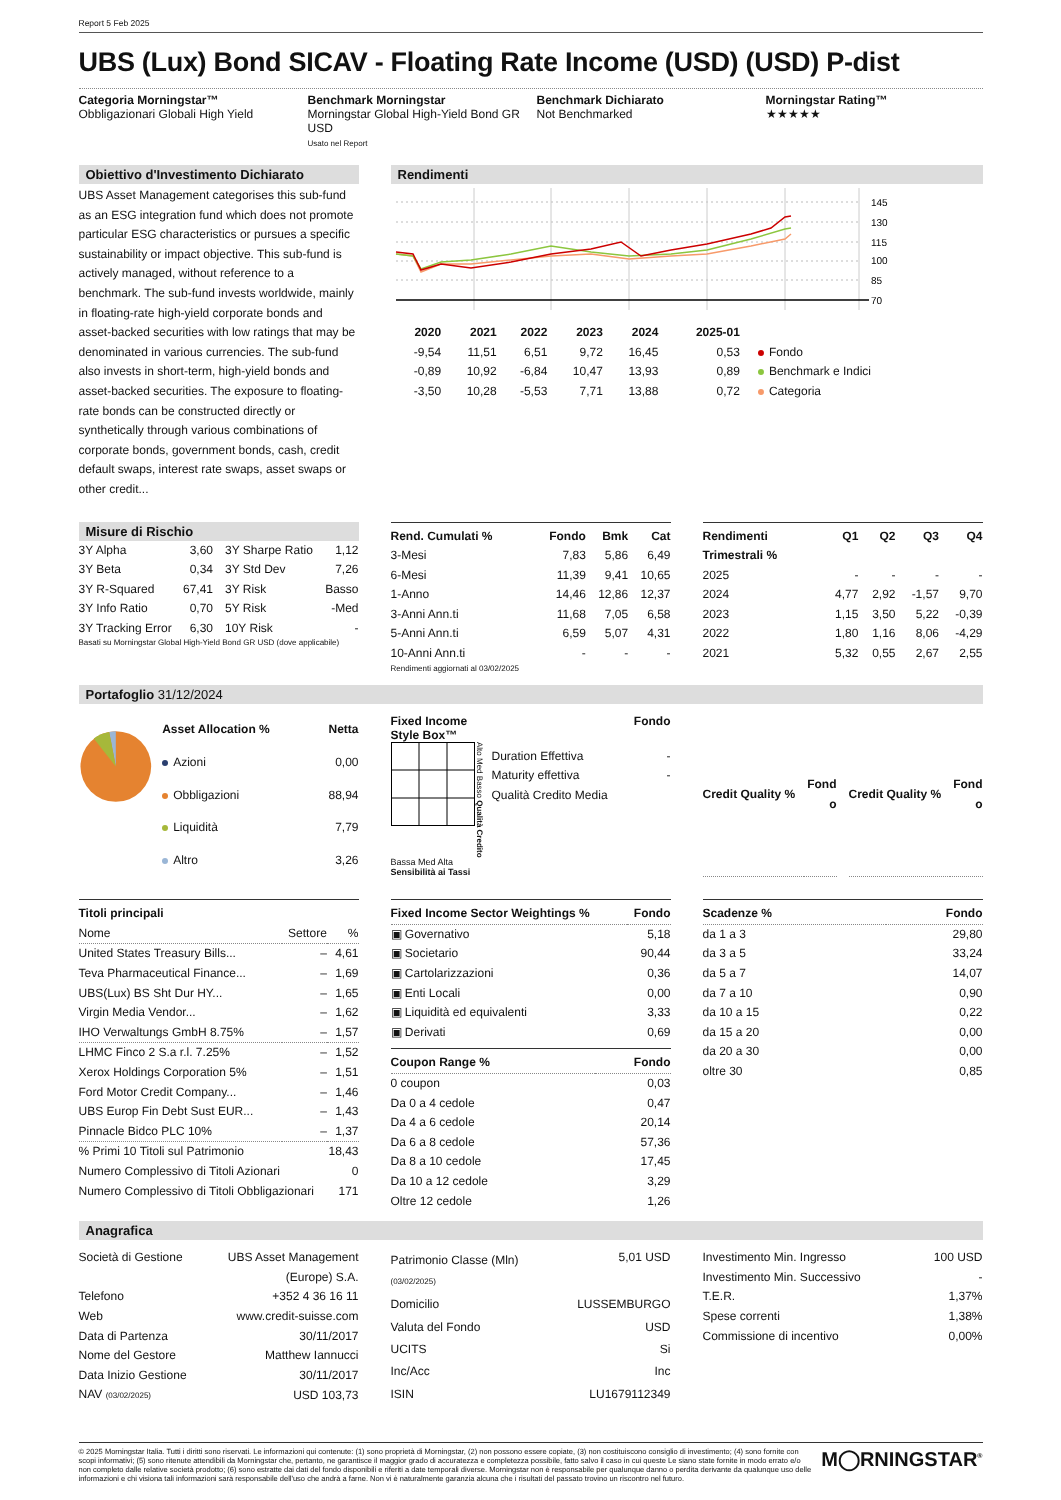Report 5 Feb 2025
UBS (Lux) Bond SICAV - Floating Rate Income (USD) (USD) P-dist
Categoria Morningstar™
Obbligazionari Globali High Yield
Benchmark Morningstar
Morningstar Global High-Yield Bond GR USD
Usato nel Report
Benchmark Dichiarato
Not Benchmarked
Morningstar Rating™
★★★★★
Obiettivo d'Investimento Dichiarato
UBS Asset Management categorises this sub-fund as an ESG integration fund which does not promote particular ESG characteristics or pursues a specific sustainability or impact objective. This sub-fund is actively managed, without reference to a benchmark. The sub-fund invests worldwide, mainly in floating-rate high-yield corporate bonds and asset-backed securities with low ratings that may be denominated in various currencies. The sub-fund also invests in short-term, high-yield bonds and asset-backed securities. The exposure to floating-rate bonds can be constructed directly or synthetically through various combinations of corporate bonds, government bonds, cash, credit default swaps, interest rate swaps, asset swaps or other credit...
Rendimenti
145
130
115
100
85
70
| 2020 | 2021 | 2022 | 2023 | 2024 | 2025-01 | |
| --- | --- | --- | --- | --- | --- | --- |
| -9,54 | 11,51 | 6,51 | 9,72 | 16,45 | 0,53 | Fondo |
| -0,89 | 10,92 | -6,84 | 10,47 | 13,93 | 0,89 | Benchmark e Indici |
| -3,50 | 10,28 | -5,53 | 7,71 | 13,88 | 0,72 | Categoria |
Misure di Rischio
| 3Y Alpha | 3,60 | 3Y Sharpe Ratio | 1,12 |
| 3Y Beta | 0,34 | 3Y Std Dev | 7,26 |
| 3Y R-Squared | 67,41 | 3Y Risk | Basso |
| 3Y Info Ratio | 0,70 | 5Y Risk | -Med |
| 3Y Tracking Error | 6,30 | 10Y Risk | - |
Basati su Morningstar Global High-Yield Bond GR USD (dove applicabile)
| Rend. Cumulati % | Fondo | Bmk | Cat |
| --- | --- | --- | --- |
| 3-Mesi | 7,83 | 5,86 | 6,49 |
| 6-Mesi | 11,39 | 9,41 | 10,65 |
| 1-Anno | 14,46 | 12,86 | 12,37 |
| 3-Anni Ann.ti | 11,68 | 7,05 | 6,58 |
| 5-Anni Ann.ti | 6,59 | 5,07 | 4,31 |
| 10-Anni Ann.ti | - | - | - |
Rendimenti aggiornati al 03/02/2025
| Rendimenti Trimestrali % | Q1 | Q2 | Q3 | Q4 |
| --- | --- | --- | --- | --- |
| 2025 | - | - | - | - |
| 2024 | 4,77 | 2,92 | -1,57 | 9,70 |
| 2023 | 1,15 | 3,50 | 5,22 | -0,39 |
| 2022 | 1,80 | 1,16 | 8,06 | -4,29 |
| 2021 | 5,32 | 0,55 | 2,67 | 2,55 |
Portafoglio 31/12/2024
| Asset Allocation % | Netta |
| --- | --- |
| Azioni | 0,00 |
| Obbligazioni | 88,94 |
| Liquidità | 7,79 |
| Altro | 3,26 |
Fixed Income Fondo
Style Box™
Alto Med Basso Qualità Credito
Bassa Med Alta
Sensibilità ai Tassi
| Duration Effettiva | - |
| Maturity effettiva | - |
| Qualità Credito Media | |
| Credit Quality % | Fond o |
| --- | --- |
| Credit Quality % | Fond o |
| --- | --- |
| Titoli principali | | |
| --- | --- | --- |
| Nome | Settore | % |
| United States Treasury Bills... | – | 4,61 |
| Teva Pharmaceutical Finance... | – | 1,69 |
| UBS(Lux) BS Sht Dur HY... | – | 1,65 |
| Virgin Media Vendor... | – | 1,62 |
| IHO Verwaltungs GmbH 8.75% | – | 1,57 |
| LHMC Finco 2 S.a r.l. 7.25% | – | 1,52 |
| Xerox Holdings Corporation 5% | – | 1,51 |
| Ford Motor Credit Company... | – | 1,46 |
| UBS Europ Fin Debt Sust EUR... | – | 1,43 |
| Pinnacle Bidco PLC 10% | – | 1,37 |
| % Primi 10 Titoli sul Patrimonio | | 18,43 |
| Numero Complessivo di Titoli Azionari | | 0 |
| Numero Complessivo di Titoli Obbligazionari | | 171 |
| Fixed Income Sector Weightings % | Fondo |
| --- | --- |
| ▣ Governativo | 5,18 |
| ▣ Societario | 90,44 |
| ▣ Cartolarizzazioni | 0,36 |
| ▣ Enti Locali | 0,00 |
| ▣ Liquidità ed equivalenti | 3,33 |
| ▣ Derivati | 0,69 |
| Coupon Range % | Fondo |
| --- | --- |
| 0 coupon | 0,03 |
| Da 0 a 4 cedole | 0,47 |
| Da 4 a 6 cedole | 20,14 |
| Da 6 a 8 cedole | 57,36 |
| Da 8 a 10 cedole | 17,45 |
| Da 10 a 12 cedole | 3,29 |
| Oltre 12 cedole | 1,26 |
| Scadenze % | Fondo |
| --- | --- |
| da 1 a 3 | 29,80 |
| da 3 a 5 | 33,24 |
| da 5 a 7 | 14,07 |
| da 7 a 10 | 0,90 |
| da 10 a 15 | 0,22 |
| da 15 a 20 | 0,00 |
| da 20 a 30 | 0,00 |
| oltre 30 | 0,85 |
Anagrafica
| Società di Gestione | UBS Asset Management (Europe) S.A. |
| Telefono | +352 4 36 16 11 |
| Web | www.credit-suisse.com |
| Data di Partenza | 30/11/2017 |
| Nome del Gestore | Matthew Iannucci |
| Data Inizio Gestione | 30/11/2017 |
| NAV (03/02/2025) | USD 103,73 |
| Patrimonio Classe (Mln) (03/02/2025) | 5,01 USD |
| Domicilio | LUSSEMBURGO |
| Valuta del Fondo | USD |
| UCITS | Si |
| Inc/Acc | Inc |
| ISIN | LU1679112349 |
| Investimento Min. Ingresso | 100 USD |
| Investimento Min. Successivo | - |
| T.E.R. | 1,37% |
| Spese correnti | 1,38% |
| Commissione di incentivo | 0,00% |
© 2025 Morningstar Italia. Tutti i diritti sono riservati. Le informazioni qui contenute: (1) sono proprietà di Morningstar, (2) non possono essere copiate, (3) non costituiscono consiglio di investimento; (4) sono fornite con scopi informativi; (5) sono ritenute attendibili da Morningstar che, pertanto, ne garantisce il maggior grado di accuratezza e completezza possibile, fatto salvo il caso in cui queste Le siano state fornite in modo errato e/o non completo dalle relative società prodotto; (6) sono estratte dai dati del fondo disponibili e riferiti a date temporali diverse. Morningstar non è responsabile per qualunque danno o perdita derivante da qualunque uso delle informazioni e chi visiona tali informazioni sarà responsabile dell'uso che andrà a farne. Non vi è naturalmente garanzia alcuna che i risultati del passato trovino un riscontro nel futuro.
M◯RNINGSTAR<sup>®</sup>